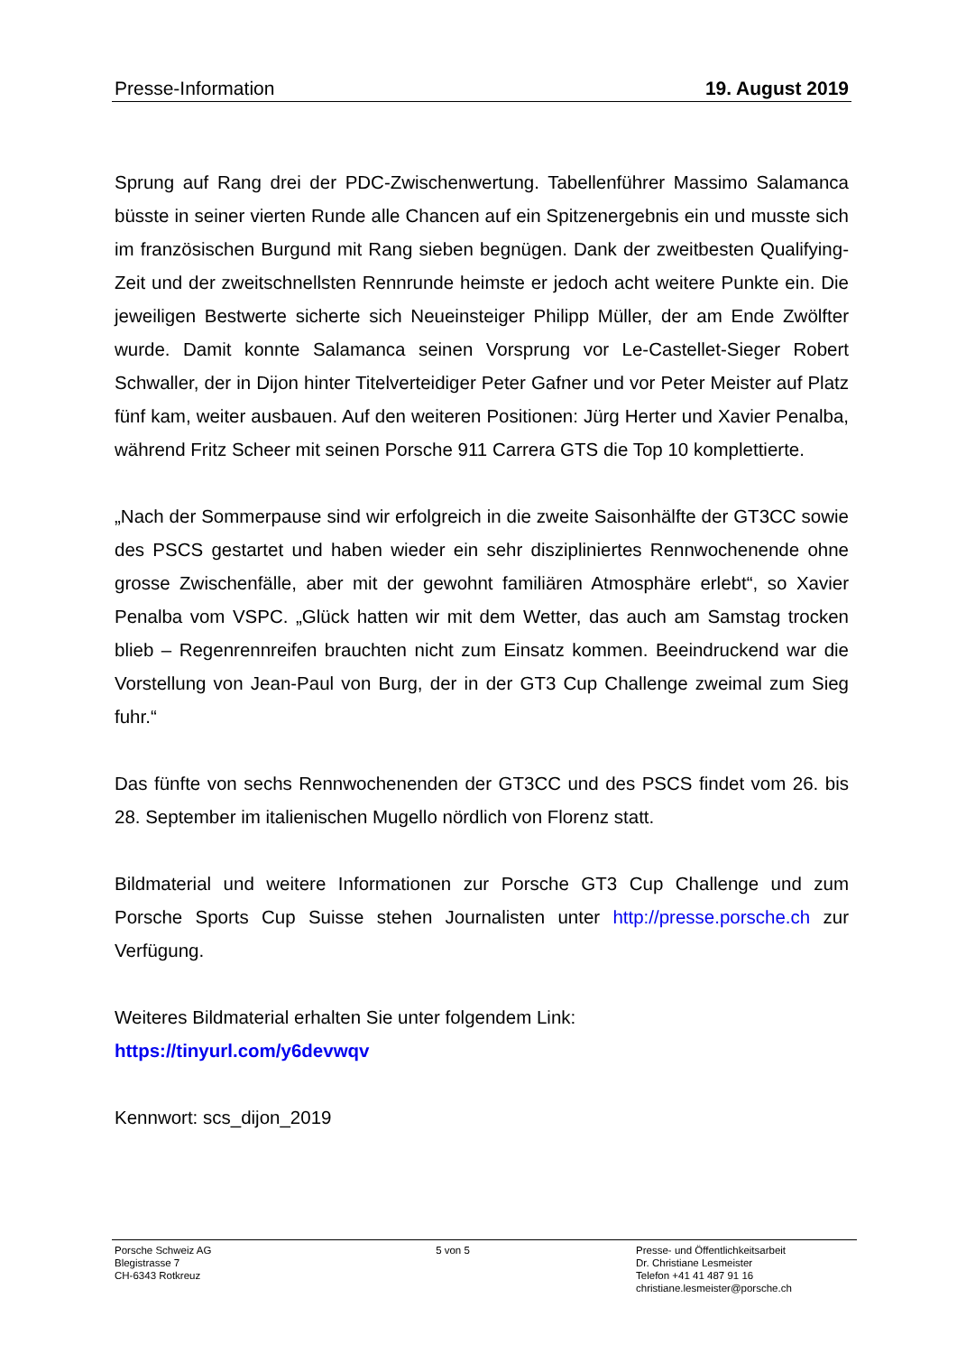Presse-Information 19. August 2019
Sprung auf Rang drei der PDC-Zwischenwertung. Tabellenführer Massimo Salamanca büsste in seiner vierten Runde alle Chancen auf ein Spitzenergebnis ein und musste sich im französischen Burgund mit Rang sieben begnügen. Dank der zweitbesten Qualifying-Zeit und der zweitschnellsten Rennrunde heimste er jedoch acht weitere Punkte ein. Die jeweiligen Bestwerte sicherte sich Neueinsteiger Philipp Müller, der am Ende Zwölfter wurde. Damit konnte Salamanca seinen Vorsprung vor Le-Castellet-Sieger Robert Schwaller, der in Dijon hinter Titelverteidiger Peter Gafner und vor Peter Meister auf Platz fünf kam, weiter ausbauen. Auf den weiteren Positionen: Jürg Herter und Xavier Penalba, während Fritz Scheer mit seinen Porsche 911 Carrera GTS die Top 10 komplettierte.
„Nach der Sommerpause sind wir erfolgreich in die zweite Saisonhälfte der GT3CC sowie des PSCS gestartet und haben wieder ein sehr diszipliniertes Rennwochenende ohne grosse Zwischenfälle, aber mit der gewohnt familiären Atmosphäre erlebt“, so Xavier Penalba vom VSPC. „Glück hatten wir mit dem Wetter, das auch am Samstag trocken blieb – Regenrennreifen brauchten nicht zum Einsatz kommen. Beeindruckend war die Vorstellung von Jean-Paul von Burg, der in der GT3 Cup Challenge zweimal zum Sieg fuhr.“
Das fünfte von sechs Rennwochenenden der GT3CC und des PSCS findet vom 26. bis 28. September im italienischen Mugello nördlich von Florenz statt.
Bildmaterial und weitere Informationen zur Porsche GT3 Cup Challenge und zum Porsche Sports Cup Suisse stehen Journalisten unter http://presse.porsche.ch zur Verfügung.
Weiteres Bildmaterial erhalten Sie unter folgendem Link:
https://tinyurl.com/y6devwqv
Kennwort: scs_dijon_2019
Porsche Schweiz AG
Blegistrasse 7
CH-6343 Rotkreuz
5 von 5 Presse- und Öffentlichkeitsarbeit
Dr. Christiane Lesmeister
Telefon +41 41 487 91 16
christiane.lesmeister@porsche.ch